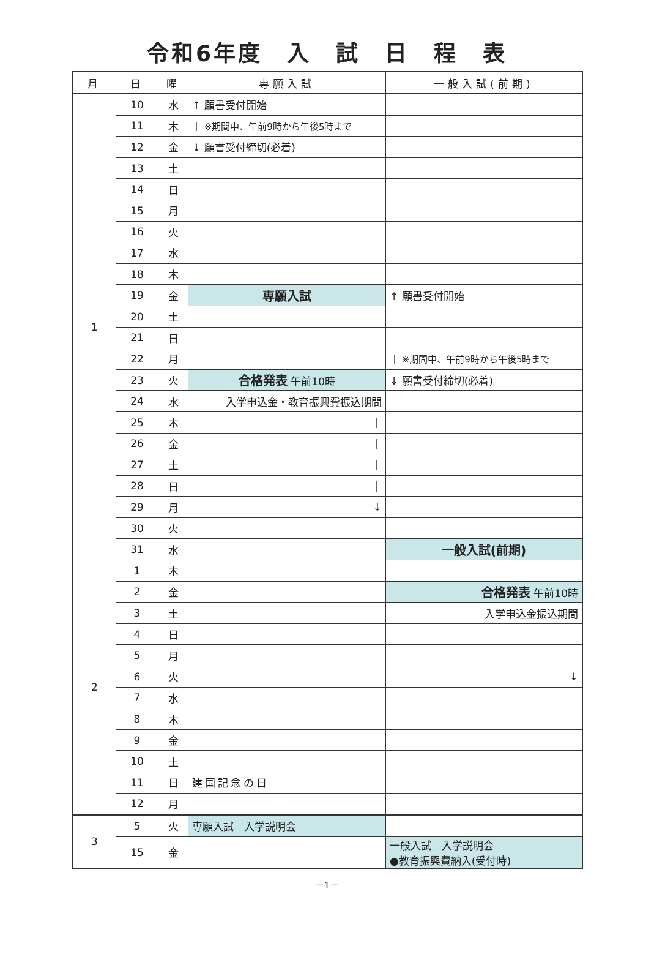令和6年度　入　試　日　程　表
| 月 | 日 | 曜 | 専願入試 | 一般入試(前期) |
| --- | --- | --- | --- | --- |
| 1 | 10 | 水 | ↑ 願書受付開始 | |
| | 11 | 木 | ｜ ※期間中、午前9時から午後5時まで | |
| | 12 | 金 | ↓ 願書受付締切(必着) | |
| | 13 | 土 | | |
| | 14 | 日 | | |
| | 15 | 月 | | |
| | 16 | 火 | | |
| | 17 | 水 | | |
| | 18 | 木 | | |
| | 19 | 金 | 専願入試 | ↑ 願書受付開始 |
| | 20 | 土 | | |
| | 21 | 日 | | |
| | 22 | 月 | | ｜ ※期間中、午前9時から午後5時まで |
| | 23 | 火 | 合格発表 午前10時 | ↓ 願書受付締切(必着) |
| | 24 | 水 | 入学申込金・教育振興費振込期間 | |
| | 25 | 木 | ｜ | |
| | 26 | 金 | ｜ | |
| | 27 | 土 | ｜ | |
| | 28 | 日 | ｜ | |
| | 29 | 月 | ↓ | |
| | 30 | 火 | | |
| | 31 | 水 | | 一般入試(前期) |
| 2 | 1 | 木 | | |
| | 2 | 金 | | 合格発表 午前10時 |
| | 3 | 土 | | 入学申込金振込期間 |
| | 4 | 日 | | ｜ |
| | 5 | 月 | | ｜ |
| | 6 | 火 | | ↓ |
| | 7 | 水 | | |
| | 8 | 木 | | |
| | 9 | 金 | | |
| | 10 | 土 | | |
| | 11 | 日 | 建国記念の日 | |
| | 12 | 月 | | |
| 3 | 5 | 火 | 専願入試 入学説明会 | |
| | 15 | 金 | | 一般入試 入学説明会 ●教育振興費納入(受付時) |
－1－